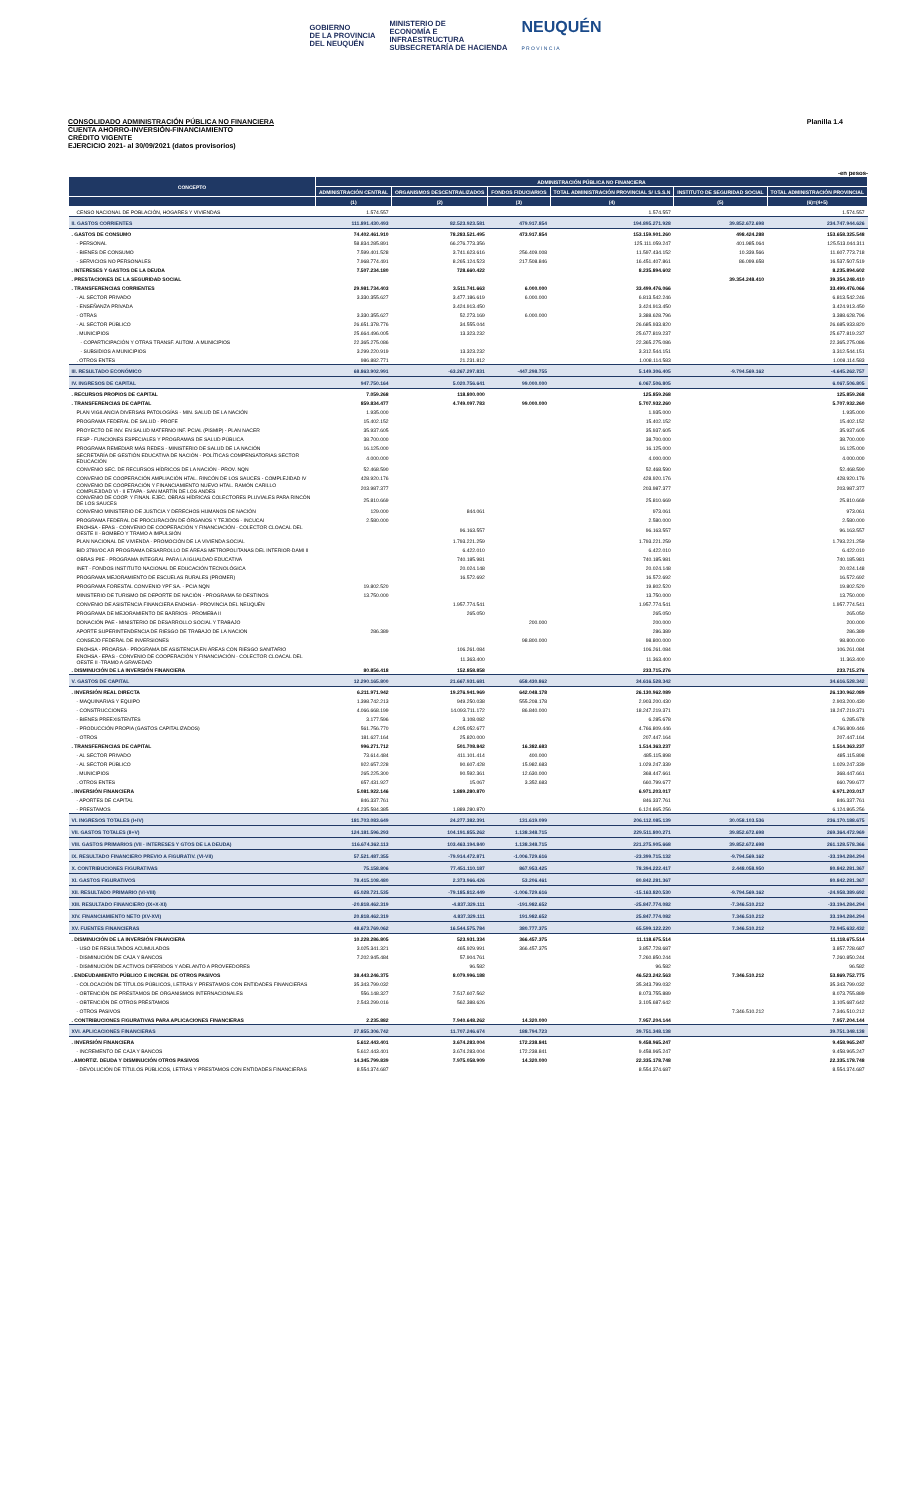GOBIERNO
DE LA PROVINCIA
DEL NEUQUÉN MINISTERIO DE
ECONOMÍA E
INFRAESTRUCTURA
SUBSECRETARÍA DE HACIENDA NEUQUÉN
P R O V I N C I A
CONSOLIDADO ADMINISTRACIÓN PÚBLICA NO FINANCIERA
CUENTA AHORRO-INVERSIÓN-FINANCIAMIENTO
CRÉDITO VIGENTE
EJERCICIO 2021- al 30/09/2021 (datos provisorios)
Planilla 1.4
-en pesos-
| CONCEPTO | ADMINISTRACIÓN PÚBLICA NO FINANCIERA | | | | | |
| --- | --- | --- | --- | --- | --- | --- |
| | ADMINISTRACIÓN CENTRAL | ORGANISMOS DESCENTRALIZADOS | FONDOS FIDUCIARIOS | TOTAL ADMINISTRACIÓN PROVINCIAL S/ I.S.S.N | INSTITUTO DE SEGURIDAD SOCIAL | TOTAL ADMINISTRACIÓN PROVINCIAL |
| | (1) | (2) | (3) | (4) | (5) | (6)=(4+5) |
| CENSO NACIONAL DE POBLACIÓN, HOGARES Y VIVIENDAS | 1.574.557 | | | 1.574.557 | | 1.574.557 |
| II. GASTOS CORRIENTES | 111.891.430.493 | 82.523.923.581 | 479.917.854 | 194.895.271.928 | 39.852.672.698 | 234.747.944.626 |
| . GASTOS DE CONSUMO | 74.402.461.910 | 78.283.521.495 | 473.917.854 | 153.159.901.260 | 498.424.288 | 153.658.325.548 |
| - PERSONAL | 58.834.285.891 | 66.276.773.356 | | 125.111.059.247 | 401.985.064 | 125.513.044.311 |
| - BIENES DE CONSUMO | 7.599.401.528 | 3.741.623.616 | 256.409.008 | 11.597.434.152 | 10.339.566 | 11.607.773.718 |
| - SERVICIOS NO PERSONALES | 7.968.774.491 | 8.265.124.523 | 217.508.846 | 16.451.407.861 | 86.099.658 | 16.537.507.519 |
| . INTERESES Y GASTOS DE LA DEUDA | 7.507.234.180 | 728.660.422 | | 8.235.894.602 | | 8.235.894.602 |
| . PRESTACIONES DE LA SEGURIDAD SOCIAL | | | | | 39.354.248.410 | 39.354.248.410 |
| . TRANSFERENCIAS CORRIENTES | 29.981.734.403 | 3.511.741.663 | 6.000.000 | 33.499.476.066 | | 33.499.476.066 |
| - AL SECTOR PRIVADO | 3.330.355.627 | 3.477.186.619 | 6.000.000 | 6.813.542.246 | | 6.813.542.246 |
| - ENSEÑANZA PRIVADA | | 3.424.913.450 | | 3.424.913.450 | | 3.424.913.450 |
| - OTRAS | 3.330.355.627 | 52.273.169 | 6.000.000 | 3.388.628.796 | | 3.388.628.796 |
| - AL SECTOR PÚBLICO | 26.651.378.776 | 34.555.044 | | 26.685.933.820 | | 26.685.933.820 |
| . MUNICIPIOS | 25.664.496.005 | 13.323.232 | | 25.677.819.237 | | 25.677.819.237 |
| - COPARTICIPACIÓN Y OTRAS TRANSF. AUTOM. A MUNICIPIOS | 22.365.275.086 | | | 22.365.275.086 | | 22.365.275.086 |
| - SUBSIDIOS A MUNICIPIOS | 3.299.220.919 | 13.323.232 | | 3.312.544.151 | | 3.312.544.151 |
| . OTROS ENTES | 986.882.771 | 21.231.812 | | 1.008.114.583 | | 1.008.114.583 |
| III. RESULTADO ECONÓMICO | 68.863.902.991 | -63.267.297.831 | -447.298.755 | 5.149.306.405 | -9.794.569.162 | -4.645.262.757 |
| IV. INGRESOS DE CAPITAL | 947.750.164 | 5.020.756.641 | 99.000.000 | 6.067.506.805 | | 6.067.506.805 |
| . RECURSOS PROPIOS DE CAPITAL | 7.059.268 | 118.800.000 | | 125.859.268 | | 125.859.268 |
| . TRANSFERENCIAS DE CAPITAL | 859.834.477 | 4.749.097.783 | 99.000.000 | 5.707.932.260 | | 5.707.932.260 |
| PLAN VIGILANCIA DIVERSAS PATOLOGÍAS - MIN. SALUD DE LA NACIÓN | 1.935.000 | | | 1.935.000 | | 1.935.000 |
| PROGRAMA FEDERAL DE SALUD - PROFE | 15.402.152 | | | 15.402.152 | | 15.402.152 |
| PROYECTO DE INV. EN SALUD MATERNO INF. PCIAL (PISMIP) - PLAN NACER | 35.937.605 | | | 35.937.605 | | 35.937.605 |
| FESP - FUNCIONES ESPECIALES Y PROGRAMAS DE SALUD PÚBLICA | 38.700.000 | | | 38.700.000 | | 38.700.000 |
| PROGRAMA REMEDIAR MÁS REDES - MINISTERIO DE SALUD DE LA NACIÓN | 16.125.000 | | | 16.125.000 | | 16.125.000 |
| SECRETARÍA DE GESTIÓN EDUCATIVA DE NACIÓN - POLÍTICAS COMPENSATORIAS SECTOR EDUCACIÓN | 4.000.000 | | | 4.000.000 | | 4.000.000 |
| CONVENIO SEC. DE RECURSOS HÍDRICOS DE LA NACIÓN - PROV. NQN | 52.468.590 | | | 52.468.590 | | 52.468.590 |
| CONVENIO DE COOPERACIÓN AMPLIACIÓN HTAL. RINCÓN DE LOS SAUCES - COMPLEJIDAD IV | 428.920.176 | | | 428.920.176 | | 428.920.176 |
| CONVENIO DE COOPERACIÓN Y FINANCIAMIENTO NUEVO HTAL. RAMÓN CARILLO COMPLEJIDAD VI - II ETAPA - SAN MARTÍN DE LOS ANDES | 203.987.377 | | | 203.987.377 | | 203.987.377 |
| CONVENIO DE COOP. Y FINAN. EJEC. OBRAS HÍDRICAS COLECTORES PLUVIALES PARA RINCÓN DE LOS SAUCES | 25.810.669 | | | 25.810.669 | | 25.810.669 |
| CONVENIO MINISTERIO DE JUSTICIA Y DERECHOS HUMANOS DE NACIÓN | 129.000 | 844.061 | | 973.061 | | 973.061 |
| PROGRAMA FEDERAL DE PROCURACIÓN DE ÓRGANOS Y TEJIDOS - INCUCAI | 2.580.000 | | | 2.580.000 | | 2.580.000 |
| ENOHSA - EPAS - CONVENIO DE COOPERACIÓN Y FINANCIACIÓN - COLECTOR CLOACAL DEL OESTE II - BOMBEO Y TRAMO A IMPULSIÓN | | 96.163.557 | | 96.163.557 | | 96.163.557 |
| PLAN NACIONAL DE VIVIENDA - PROMOCIÓN DE LA VIVIENDA SOCIAL | | 1.793.221.259 | | 1.793.221.259 | | 1.793.221.259 |
| BID 3780/OC AR PROGRAMA DESARROLLO DE ÁREAS METROPOLITANAS DEL INTERIOR-DAMI II | | 6.422.010 | | 6.422.010 | | 6.422.010 |
| OBRAS PIIE - PROGRAMA INTEGRAL PARA LA IGUALDAD EDUCATIVA | | 740.185.981 | | 740.185.981 | | 740.185.981 |
| INET - FONDOS INSTITUTO NACIONAL DE EDUCACIÓN TECNOLÓGICA | | 20.024.148 | | 20.024.148 | | 20.024.148 |
| PROGRAMA MEJORAMIENTO DE ESCUELAS RURALES (PROMER) | | 16.572.692 | | 16.572.692 | | 16.572.692 |
| PROGRAMA FORESTAL CONVENIO YPF SA. - PCIA NQN | 19.802.520 | | | 19.802.520 | | 19.802.520 |
| MINISTERIO DE TURISMO DE DEPORTE DE NACIÓN - PROGRAMA 50 DESTINOS | 13.750.000 | | | 13.750.000 | | 13.750.000 |
| CONVENIO DE ASISTENCIA FINANCIERA ENOHSA - PROVINCIA DEL NEUQUÉN | | 1.957.774.541 | | 1.957.774.541 | | 1.957.774.541 |
| PROGRAMA DE MEJORAMIENTO DE BARRIOS - PROMEBA II | | 265.050 | | 265.050 | | 265.050 |
| DONACIÓN PAE - MINISTERIO DE DESARROLLO SOCIAL Y TRABAJO | | | 200.000 | 200.000 | | 200.000 |
| APORTE SUPERINTENDENCIA DE RIESGO DE TRABAJO DE LA NACION | 286.389 | | | 286.389 | | 286.389 |
| CONSEJO FEDERAL DE INVERSIONES | | | 98.800.000 | 98.800.000 | | 98.800.000 |
| ENOHSA - PROARSA - PROGRAMA DE ASISTENCIA EN ÁREAS CON RIESGO SANITARIO | | 106.261.084 | | 106.261.084 | | 106.261.084 |
| ENOHSA - EPAS - CONVENIO DE COOPERACIÓN Y FINANCIACIÓN - COLECTOR CLOACAL DEL OESTE II -TRAMO A GRAVEDAD | | 11.363.400 | | 11.363.400 | | 11.363.400 |
| . DISMINUCIÓN DE LA INVERSIÓN FINANCIERA | 80.856.418 | 152.858.858 | | 233.715.276 | | 233.715.276 |
| V. GASTOS DE CAPITAL | 12.290.165.800 | 21.667.931.681 | 658.430.862 | 34.616.528.342 | | 34.616.528.342 |
| . INVERSIÓN REAL DIRECTA | 6.211.971.942 | 19.276.941.969 | 642.048.178 | 26.130.962.089 | | 26.130.962.089 |
| - MAQUINARIAS Y EQUIPO | 1.398.742.213 | 949.250.038 | 555.208.178 | 2.903.200.430 | | 2.903.200.430 |
| - CONSTRUCCIONES | 4.066.668.199 | 14.093.711.172 | 86.840.000 | 18.247.219.371 | | 18.247.219.371 |
| - BIENES PREEXISTENTES | 3.177.596 | 3.108.082 | | 6.285.678 | | 6.285.678 |
| - PRODUCCIÓN PROPIA (GASTOS CAPITALIZADOS) | 561.756.770 | 4.205.052.677 | | 4.766.809.446 | | 4.766.809.446 |
| - OTROS | 181.627.164 | 25.820.000 | | 207.447.164 | | 207.447.164 |
| . TRANSFERENCIAS DE CAPITAL | 996.271.712 | 501.708.842 | 16.382.683 | 1.514.363.237 | | 1.514.363.237 |
| - AL SECTOR PRIVADO | 73.614.484 | 411.101.414 | 400.000 | 485.115.898 | | 485.115.898 |
| - AL SECTOR PÚBLICO | 922.657.228 | 90.607.428 | 15.982.683 | 1.029.247.339 | | 1.029.247.339 |
| . MUNICIPIOS | 265.225.300 | 90.592.361 | 12.630.000 | 368.447.661 | | 368.447.661 |
| . OTROS ENTES | 657.431.927 | 15.067 | 3.352.683 | 660.799.677 | | 660.799.677 |
| . INVERSIÓN FINANCIERA | 5.081.922.146 | 1.889.280.870 | | 6.971.203.017 | | 6.971.203.017 |
| - APORTES DE CAPITAL | 846.337.761 | | | 846.337.761 | | 846.337.761 |
| - PRESTAMOS | 4.235.584.385 | 1.889.280.870 | | 6.124.865.256 | | 6.124.865.256 |
| VI. INGRESOS TOTALES (I+IV) | 181.703.083.649 | 24.277.382.391 | 131.619.099 | 206.112.085.139 | 30.058.103.536 | 236.170.188.675 |
| VII. GASTOS TOTALES (II+V) | 124.181.596.293 | 104.191.855.262 | 1.138.348.715 | 229.511.800.271 | 39.852.672.698 | 269.364.472.969 |
| VIII. GASTOS PRIMARIOS (VII - INTERESES Y GTOS DE LA DEUDA) | 116.674.362.113 | 103.463.194.840 | 1.138.348.715 | 221.275.905.668 | 39.852.672.698 | 261.128.578.366 |
| IX. RESULTADO FINANCIERO PREVIO A FIGURATIV. (VI-VII) | 57.521.487.355 | -79.914.472.871 | -1.006.729.616 | -23.399.715.132 | -9.794.569.162 | -33.194.284.294 |
| X. CONTRIBUCIONES FIGURATIVAS | 75.158.806 | 77.451.110.187 | 867.953.425 | 78.394.222.417 | 2.448.058.950 | 80.842.281.367 |
| XI. GASTOS FIGURATIVOS | 78.415.108.480 | 2.373.966.426 | 53.206.461 | 80.842.281.367 | | 80.842.281.367 |
| XII. RESULTADO PRIMARIO (VI-VIII) | 65.028.721.535 | -79.185.812.449 | -1.006.729.616 | -15.163.820.530 | -9.794.569.162 | -24.958.389.692 |
| XIII. RESULTADO FINANCIERO (IX+X-XI) | -20.818.462.319 | -4.837.329.111 | -191.982.652 | -25.847.774.082 | -7.346.510.212 | -33.194.284.294 |
| XIV. FINANCIAMIENTO NETO (XV-XVI) | 20.818.462.319 | 4.837.329.111 | 191.982.652 | 25.847.774.082 | 7.346.510.212 | 33.194.284.294 |
| XV. FUENTES FINANCIERAS | 48.673.769.062 | 16.544.575.784 | 380.777.375 | 65.599.122.220 | 7.346.510.212 | 72.945.632.432 |
| . DISMINUCIÓN DE LA INVERSIÓN FINANCIERA | 10.228.286.805 | 523.931.334 | 366.457.375 | 11.118.675.514 | | 11.118.675.514 |
| - USO DE RESULTADOS ACUMULADOS | 3.025.341.321 | 465.929.991 | 366.457.375 | 3.857.728.687 | | 3.857.728.687 |
| - DISMINUCIÓN DE CAJA Y BANCOS | 7.202.945.484 | 57.904.761 | | 7.260.850.244 | | 7.260.850.244 |
| - DISMINUCIÓN DE ACTIVOS DIFERIDOS Y ADELANTO A PROVEEDORES | | 96.582 | | 96.582 | | 96.582 |
| . ENDEUDAMIENTO PÚBLICO E INCREM. DE OTROS PASIVOS | 38.443.246.375 | 8.079.996.188 | | 46.523.242.563 | 7.346.510.212 | 53.869.752.775 |
| - COLOCACIÓN DE TÍTULOS PÚBLICOS, LETRAS Y PRESTAMOS CON ENTIDADES FINANCIERAS | 35.343.799.032 | | | 35.343.799.032 | | 35.343.799.032 |
| - OBTENCIÓN DE PRÉSTAMOS DE ORGANISMOS INTERNACIONALES | 556.148.327 | 7.517.607.562 | | 8.073.755.889 | | 8.073.755.889 |
| - OBTENCIÓN DE OTROS PRÉSTAMOS | 2.543.299.016 | 562.388.626 | | 3.105.687.642 | | 3.105.687.642 |
| - OTROS PASIVOS | | | | | 7.346.510.212 | 7.346.510.212 |
| . CONTRIBUCIONES FIGURATIVAS PARA APLICACIONES FINANCIERAS | 2.235.882 | 7.940.648.262 | 14.320.000 | 7.957.204.144 | | 7.957.204.144 |
| XVI. APLICACIONES FINANCIERAS | 27.855.306.742 | 11.707.246.674 | 188.794.723 | 39.751.348.138 | | 39.751.348.138 |
| . INVERSIÓN FINANCIERA | 5.612.443.401 | 3.674.283.004 | 172.238.841 | 9.458.965.247 | | 9.458.965.247 |
| - INCREMENTO DE CAJA Y BANCOS | 5.612.443.401 | 3.674.283.004 | 172.238.841 | 9.458.965.247 | | 9.458.965.247 |
| . AMORTIZ. DEUDA Y DISMINUCIÓN OTROS PASIVOS | 14.345.799.839 | 7.975.058.909 | 14.320.000 | 22.335.178.748 | | 22.335.178.748 |
| - DEVOLUCIÓN DE TÍTULOS PÚBLICOS, LETRAS Y PRESTAMOS CON ENTIDADES FINANCIERAS | 8.554.374.687 | | | 8.554.374.687 | | 8.554.374.687 |